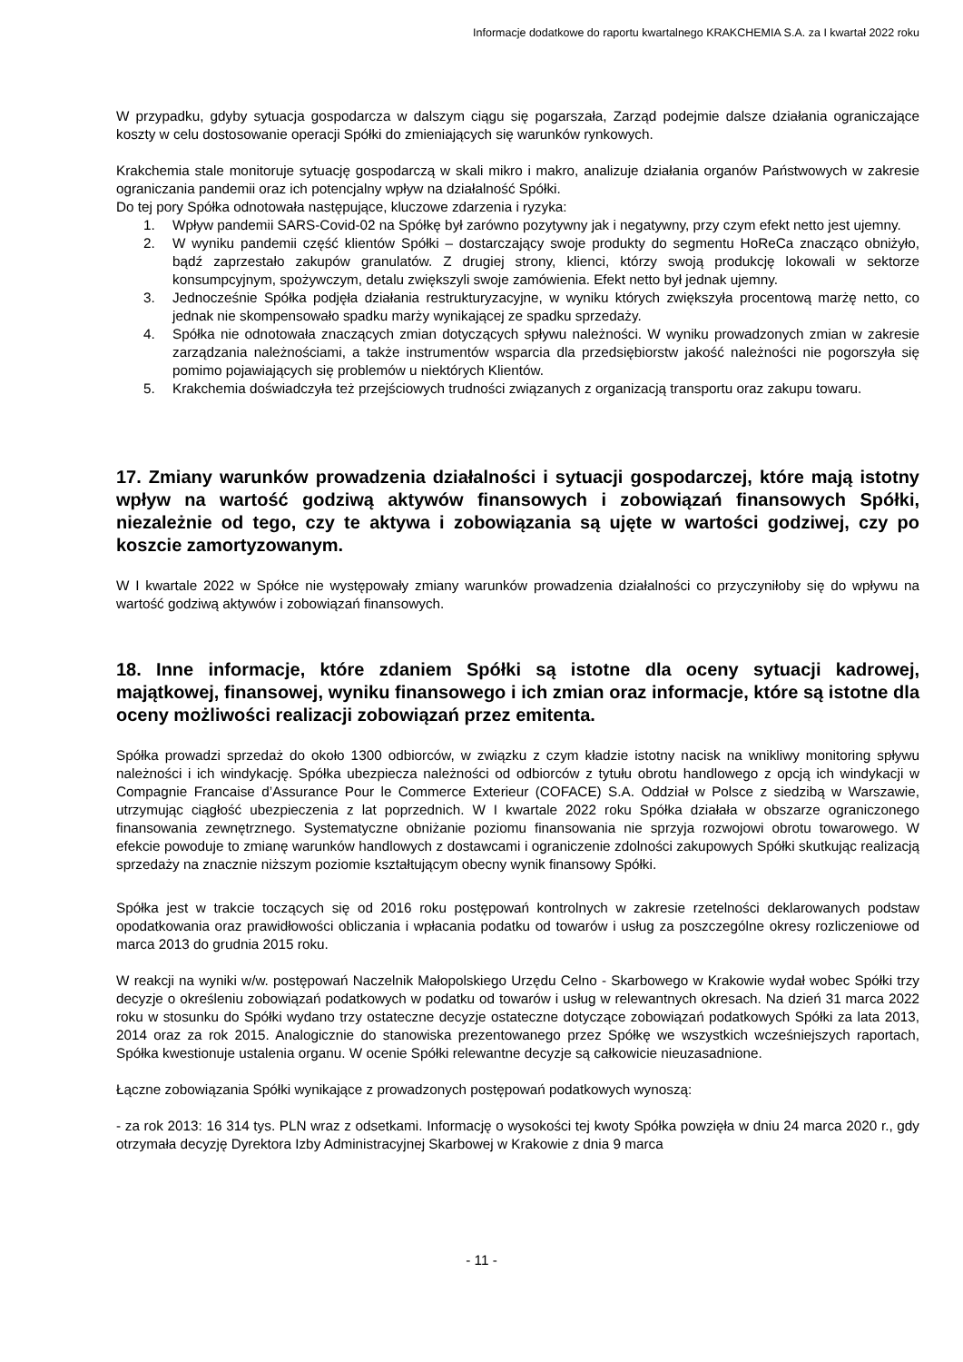Informacje dodatkowe do raportu kwartalnego KRAKCHEMIA S.A. za I kwartał 2022 roku
W przypadku, gdyby sytuacja gospodarcza w dalszym ciągu się pogarszała, Zarząd podejmie dalsze działania ograniczające koszty w celu dostosowanie operacji Spółki do zmieniających się warunków rynkowych.
Krakchemia stale monitoruje sytuację gospodarczą w skali mikro i makro, analizuje działania organów Państwowych w zakresie ograniczania pandemii oraz ich potencjalny wpływ na działalność Spółki.
Do tej pory Spółka odnotowała następujące, kluczowe zdarzenia i ryzyka:
1. Wpływ pandemii SARS-Covid-02 na Spółkę był zarówno pozytywny jak i negatywny, przy czym efekt netto jest ujemny.
2. W wyniku pandemii część klientów Spółki – dostarczający swoje produkty do segmentu HoReCa znacząco obniżyło, bądź zaprzestało zakupów granulatów. Z drugiej strony, klienci, którzy swoją produkcję lokowali w sektorze konsumpcyjnym, spożywczym, detalu zwiększyli swoje zamówienia. Efekt netto był jednak ujemny.
3. Jednocześnie Spółka podjęła działania restrukturyzacyjne, w wyniku których zwiększyła procentową marżę netto, co jednak nie skompensowało spadku marży wynikającej ze spadku sprzedaży.
4. Spółka nie odnotowała znaczących zmian dotyczących spływu należności. W wyniku prowadzonych zmian w zakresie zarządzania należnościami, a także instrumentów wsparcia dla przedsiębiorstw jakość należności nie pogorszyła się pomimo pojawiających się problemów u niektórych Klientów.
5. Krakchemia doświadczyła też przejściowych trudności związanych z organizacją transportu oraz zakupu towaru.
17. Zmiany warunków prowadzenia działalności i sytuacji gospodarczej, które mają istotny wpływ na wartość godziwą aktywów finansowych i zobowiązań finansowych Spółki, niezależnie od tego, czy te aktywa i zobowiązania są ujęte w wartości godziwej, czy po koszcie zamortyzowanym.
W I kwartale 2022 w Spółce nie występowały zmiany warunków prowadzenia działalności co przyczyniłoby się do wpływu na wartość godziwą aktywów i zobowiązań finansowych.
18. Inne informacje, które zdaniem Spółki są istotne dla oceny sytuacji kadrowej, majątkowej, finansowej, wyniku finansowego i ich zmian oraz informacje, które są istotne dla oceny możliwości realizacji zobowiązań przez emitenta.
Spółka prowadzi sprzedaż do około 1300 odbiorców, w związku z czym kładzie istotny nacisk na wnikliwy monitoring spływu należności i ich windykację. Spółka ubezpiecza należności od odbiorców z tytułu obrotu handlowego z opcją ich windykacji w Compagnie Francaise d’Assurance Pour le Commerce Exterieur (COFACE) S.A. Oddział w Polsce z siedzibą w Warszawie, utrzymując ciągłość ubezpieczenia z lat poprzednich. W I kwartale 2022 roku Spółka działała w obszarze ograniczonego finansowania zewnętrznego. Systematyczne obniżanie poziomu finansowania nie sprzyja rozwojowi obrotu towarowego. W efekcie powoduje to zmianę warunków handlowych z dostawcami i ograniczenie zdolności zakupowych Spółki skutkując realizacją sprzedaży na znacznie niższym poziomie kształtującym obecny wynik finansowy Spółki.
Spółka jest w trakcie toczących się od 2016 roku postępowań kontrolnych w zakresie rzetelności deklarowanych podstaw opodatkowania oraz prawidłowości obliczania i wpłacania podatku od towarów i usług za poszczególne okresy rozliczeniowe od marca 2013 do grudnia 2015 roku.
W reakcji na wyniki w/w. postępowań Naczelnik Małopolskiego Urzędu Celno - Skarbowego w Krakowie wydał wobec Spółki trzy decyzje o określeniu zobowiązań podatkowych w podatku od towarów i usług w relewantnych okresach. Na dzień 31 marca 2022 roku w stosunku do Spółki wydano trzy ostateczne decyzje ostateczne dotyczące zobowiązań podatkowych Spółki za lata 2013, 2014 oraz za rok 2015. Analogicznie do stanowiska prezentowanego przez Spółkę we wszystkich wcześniejszych raportach, Spółka kwestionuje ustalenia organu. W ocenie Spółki relewantne decyzje są całkowicie nieuzasadnione.
Łączne zobowiązania Spółki wynikające z prowadzonych postępowań podatkowych wynoszą:
- za rok 2013: 16 314 tys. PLN wraz z odsetkami. Informację o wysokości tej kwoty Spółka powzięła w dniu 24 marca 2020 r., gdy otrzymała decyzję Dyrektora Izby Administracyjnej Skarbowej w Krakowie z dnia 9 marca
- 11 -